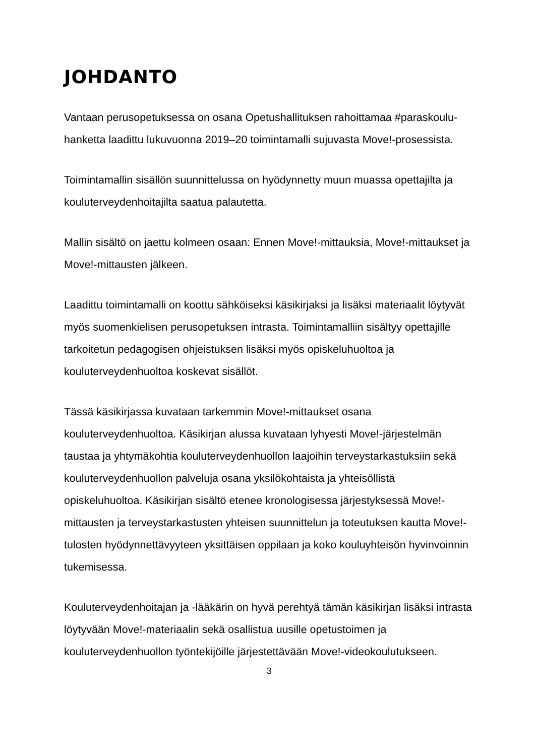JOHDANTO
Vantaan perusopetuksessa on osana Opetushallituksen rahoittamaa #paraskoulu-hanketta laadittu lukuvuonna 2019–20 toimintamalli sujuvasta Move!-prosessista.
Toimintamallin sisällön suunnittelussa on hyödynnetty muun muassa opettajilta ja kouluterveydenhoitajilta saatua palautetta.
Mallin sisältö on jaettu kolmeen osaan: Ennen Move!-mittauksia, Move!-mittaukset ja Move!-mittausten jälkeen.
Laadittu toimintamalli on koottu sähköiseksi käsikirjaksi ja lisäksi materiaalit löytyvät myös suomenkielisen perusopetuksen intrasta. Toimintamalliin sisältyy opettajille tarkoitetun pedagogisen ohjeistuksen lisäksi myös opiskeluhuoltoa ja kouluterveydenhuoltoa koskevat sisällöt.
Tässä käsikirjassa kuvataan tarkemmin Move!-mittaukset osana kouluterveydenhuoltoa. Käsikirjan alussa kuvataan lyhyesti Move!-järjestelmän taustaa ja yhtymäkohtia kouluterveydenhuollon laajoihin terveystarkastuksiin sekä kouluterveydenhuollon palveluja osana yksilökohtaista ja yhteisöllistä opiskeluhuoltoa. Käsikirjan sisältö etenee kronologisessa järjestyksessä Move!-mittausten ja terveystarkastusten yhteisen suunnittelun ja toteutuksen kautta Move!-tulosten hyödynnettävyyteen yksittäisen oppilaan ja koko kouluyhteisön hyvinvoinnin tukemisessa.
Kouluterveydenhoitajan ja -lääkärin on hyvä perehtyä tämän käsikirjan lisäksi intrasta löytyvään Move!-materiaalin sekä osallistua uusille opetustoimen ja kouluterveydenhuollon työntekijöille järjestettävään Move!-videokoulutukseen.
3